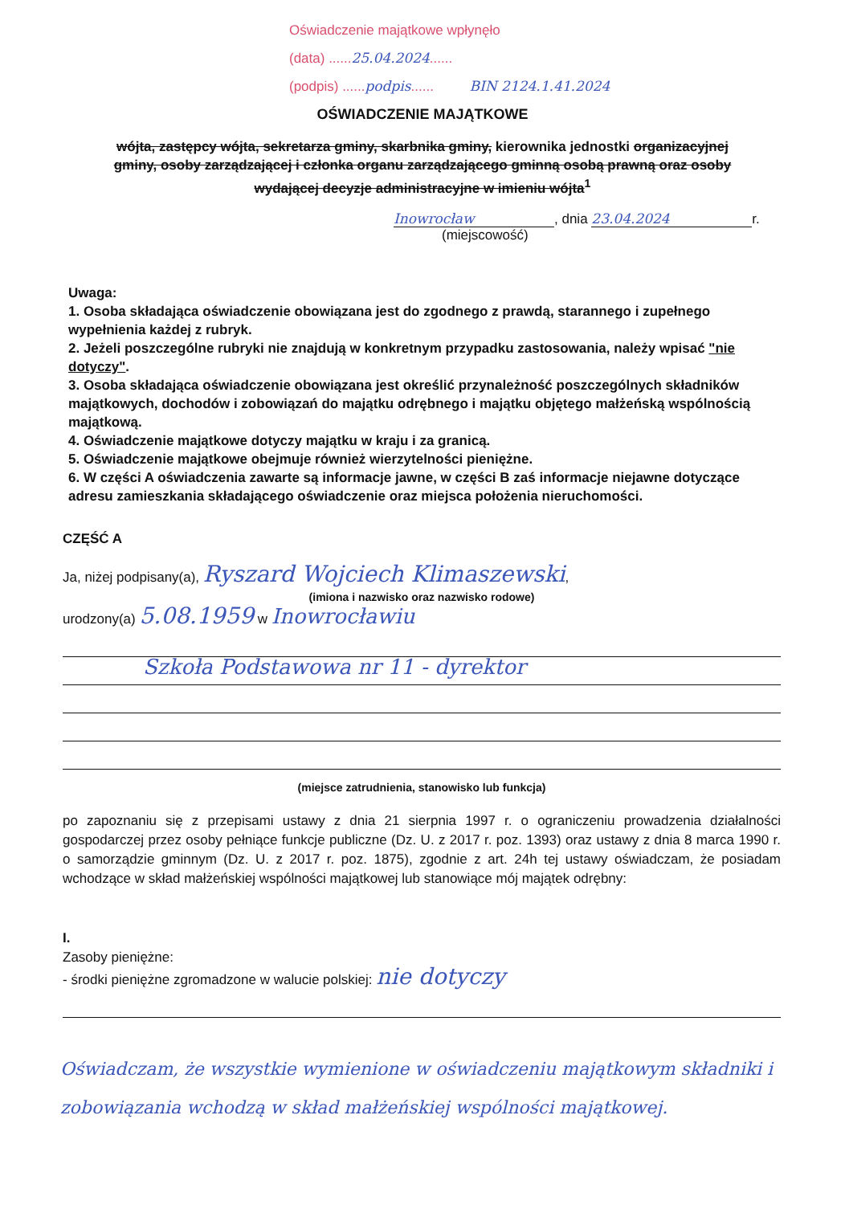Oświadczenie majątkowe wpłynęło
(data) ......25.04.2024......
(podpis) ......podpis...... BIN 2124.1.41.2024
OŚWIADCZENIE MAJĄTKOWE
wójta, zastępcy wójta, sekretarza gminy, skarbnika gminy, kierownika jednostki organizacyjnej gminy, osoby zarządzającej i członka organu zarządzającego gminną osobą prawną oraz osoby wydającej decyzje administracyjne w imieniu wójta<sup>1</sup>
Inowrocław, dnia 23.04.2024 r.
(miejscowość)
Uwaga:
1. Osoba składająca oświadczenie obowiązana jest do zgodnego z prawdą, starannego i zupełnego wypełnienia każdej z rubryk.
2. Jeżeli poszczególne rubryki nie znajdują w konkretnym przypadku zastosowania, należy wpisać "nie dotyczy".
3. Osoba składająca oświadczenie obowiązana jest określić przynależność poszczególnych składników majątkowych, dochodów i zobowiązań do majątku odrębnego i majątku objętego małżeńską wspólnością majątkową.
4. Oświadczenie majątkowe dotyczy majątku w kraju i za granicą.
5. Oświadczenie majątkowe obejmuje również wierzytelności pieniężne.
6. W części A oświadczenia zawarte są informacje jawne, w części B zaś informacje niejawne dotyczące adresu zamieszkania składającego oświadczenie oraz miejsca położenia nieruchomości.
CZĘŚĆ A
Ja, niżej podpisany(a), Ryszard Wojciech Klimaszewski,
(imiona i nazwisko oraz nazwisko rodowe)
urodzony(a) 5.08.1959 w Inowrocławiu
Szkoła Podstawowa nr 11 - dyrektor
(miejsce zatrudnienia, stanowisko lub funkcja)
po zapoznaniu się z przepisami ustawy z dnia 21 sierpnia 1997 r. o ograniczeniu prowadzenia działalności gospodarczej przez osoby pełniące funkcje publiczne (Dz. U. z 2017 r. poz. 1393) oraz ustawy z dnia 8 marca 1990 r. o samorządzie gminnym (Dz. U. z 2017 r. poz. 1875), zgodnie z art. 24h tej ustawy oświadczam, że posiadam wchodzące w skład małżeńskiej wspólności majątkowej lub stanowiące mój majątek odrębny:
I.
Zasoby pieniężne:
- środki pieniężne zgromadzone w walucie polskiej: nie dotyczy
Oświadczam, że wszystkie wymienione w oświadczeniu majątkowym składniki i zobowiązania wchodzą w skład małżeńskiej wspólności majątkowej.